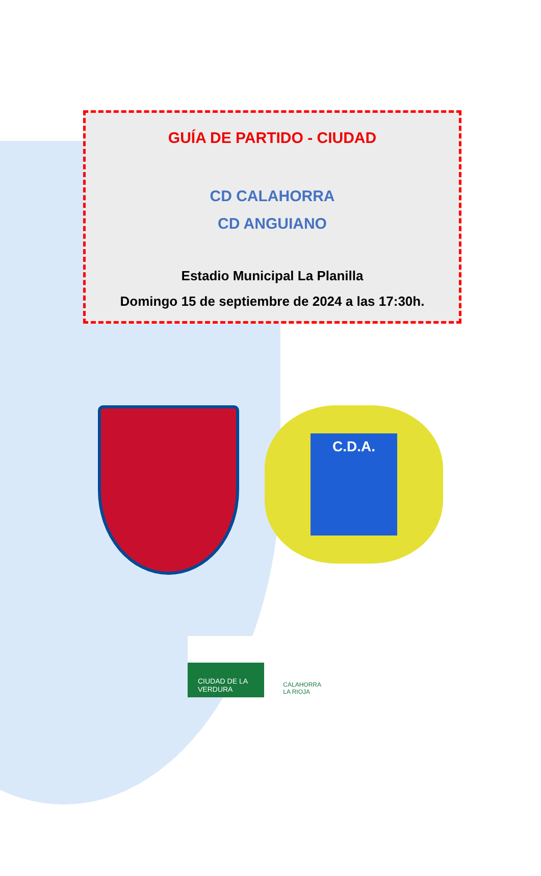GUÍA DE PARTIDO - CIUDAD
CD CALAHORRA
CD ANGUIANO
Estadio Municipal La Planilla
Domingo 15 de septiembre de 2024 a las 17:30h.
C.D.A.
CIUDAD DE LA
VERDURA
CALAHORRA
LA RIOJA